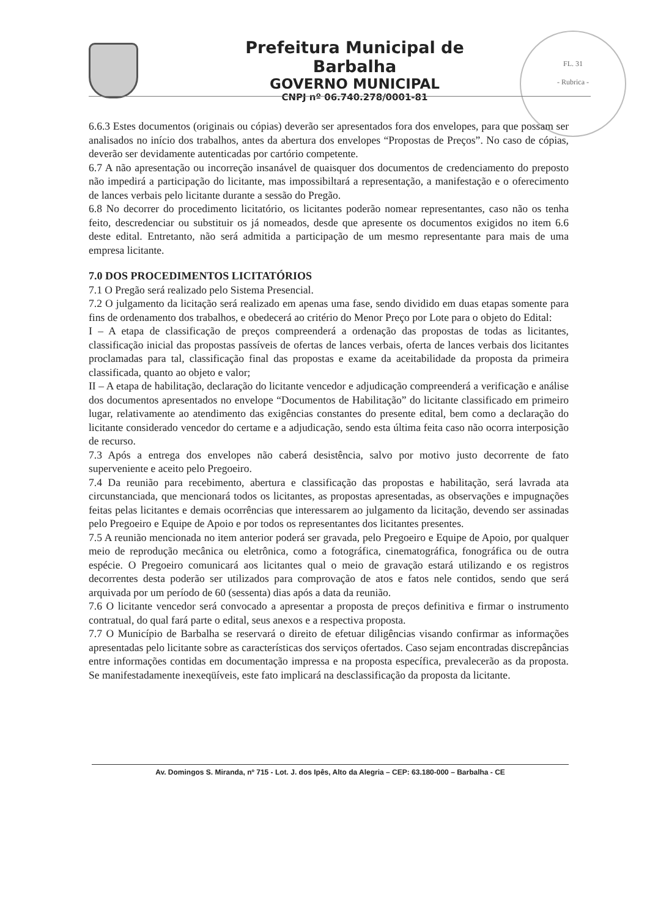Prefeitura Municipal de Barbalha
GOVERNO MUNICIPAL
CNPJ nº 06.740.278/0001-81
FL. 31
- Rubrica -
6.6.3 Estes documentos (originais ou cópias) deverão ser apresentados fora dos envelopes, para que possam ser analisados no início dos trabalhos, antes da abertura dos envelopes “Propostas de Preços”. No caso de cópias, deverão ser devidamente autenticadas por cartório competente.
6.7 A não apresentação ou incorreção insanável de quaisquer dos documentos de credenciamento do preposto não impedirá a participação do licitante, mas impossibiltará a representação, a manifestação e o oferecimento de lances verbais pelo licitante durante a sessão do Pregão.
6.8 No decorrer do procedimento licitatório, os licitantes poderão nomear representantes, caso não os tenha feito, descredenciar ou substituir os já nomeados, desde que apresente os documentos exigidos no item 6.6 deste edital. Entretanto, não será admitida a participação de um mesmo representante para mais de uma empresa licitante.
7.0 DOS PROCEDIMENTOS LICITATÓRIOS
7.1 O Pregão será realizado pelo Sistema Presencial.
7.2 O julgamento da licitação será realizado em apenas uma fase, sendo dividido em duas etapas somente para fins de ordenamento dos trabalhos, e obedecerá ao critério do Menor Preço por Lote para o objeto do Edital:
I – A etapa de classificação de preços compreenderá a ordenação das propostas de todas as licitantes, classificação inicial das propostas passíveis de ofertas de lances verbais, oferta de lances verbais dos licitantes proclamadas para tal, classificação final das propostas e exame da aceitabilidade da proposta da primeira classificada, quanto ao objeto e valor;
II – A etapa de habilitação, declaração do licitante vencedor e adjudicação compreenderá a verificação e análise dos documentos apresentados no envelope “Documentos de Habilitação” do licitante classificado em primeiro lugar, relativamente ao atendimento das exigências constantes do presente edital, bem como a declaração do licitante considerado vencedor do certame e a adjudicação, sendo esta última feita caso não ocorra interposição de recurso.
7.3 Após a entrega dos envelopes não caberá desistência, salvo por motivo justo decorrente de fato superveniente e aceito pelo Pregoeiro.
7.4 Da reunião para recebimento, abertura e classificação das propostas e habilitação, será lavrada ata circunstanciada, que mencionará todos os licitantes, as propostas apresentadas, as observações e impugnações feitas pelas licitantes e demais ocorrências que interessarem ao julgamento da licitação, devendo ser assinadas pelo Pregoeiro e Equipe de Apoio e por todos os representantes dos licitantes presentes.
7.5 A reunião mencionada no item anterior poderá ser gravada, pelo Pregoeiro e Equipe de Apoio, por qualquer meio de reprodução mecânica ou eletrônica, como a fotográfica, cinematográfica, fonográfica ou de outra espécie. O Pregoeiro comunicará aos licitantes qual o meio de gravação estará utilizando e os registros decorrentes desta poderão ser utilizados para comprovação de atos e fatos nele contidos, sendo que será arquivada por um período de 60 (sessenta) dias após a data da reunião.
7.6 O licitante vencedor será convocado a apresentar a proposta de preços definitiva e firmar o instrumento contratual, do qual fará parte o edital, seus anexos e a respectiva proposta.
7.7 O Município de Barbalha se reservará o direito de efetuar diligências visando confirmar as informações apresentadas pelo licitante sobre as características dos serviços ofertados. Caso sejam encontradas discrepâncias entre informações contidas em documentação impressa e na proposta específica, prevalecerão as da proposta. Se manifestadamente inexeqüíveis, este fato implicará na desclassificação da proposta da licitante.
Av. Domingos S. Miranda, nº 715 - Lot. J. dos Ipês, Alto da Alegria – CEP: 63.180-000 – Barbalha - CE